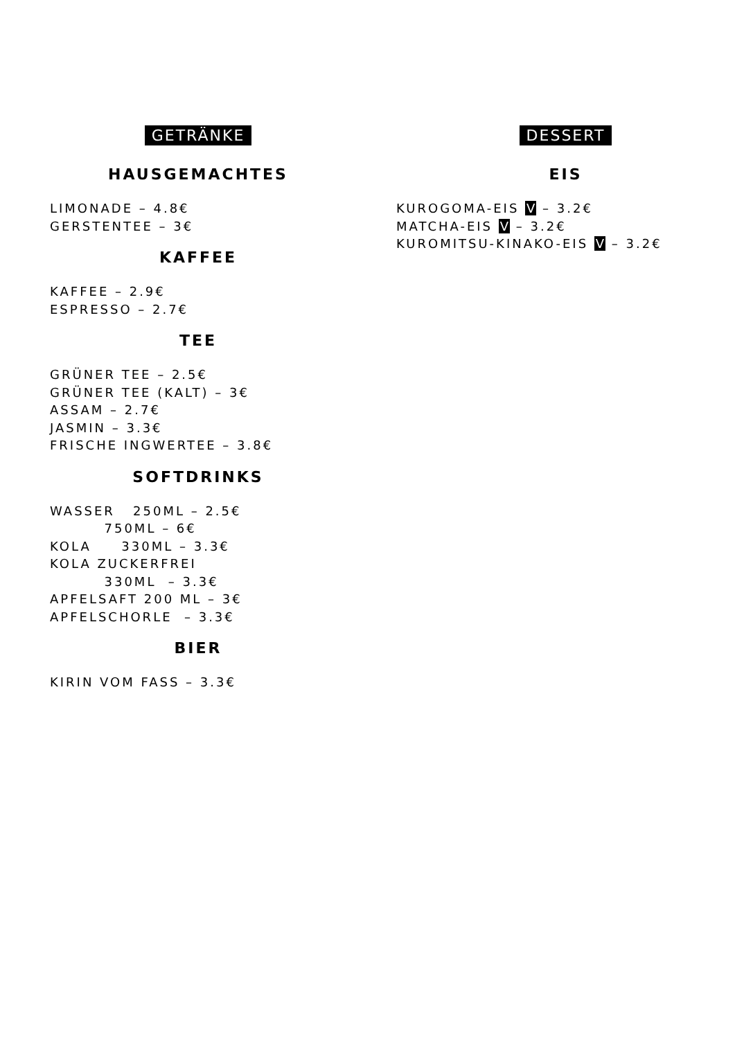GETRÄNKE
HAUSGEMACHTES
LIMONADE – 4.8€
GERSTENTEE – 3€
KAFFEE
KAFFEE – 2.9€
ESPRESSO – 2.7€
TEE
GRÜNER TEE – 2.5€
GRÜNER TEE (KALT) – 3€
ASSAM – 2.7€
JASMIN – 3.3€
FRISCHE INGWERTEE – 3.8€
SOFTDRINKS
WASSER 250ML – 2.5€
750ML – 6€
KOLA 330ML – 3.3€
KOLA ZUCKERFREI
330ML – 3.3€
APFELSAFT 200 ML – 3€
APFELSCHORLE – 3.3€
BIER
KIRIN VOM FASS – 3.3€
DESSERT
EIS
KUROGOMA-EIS V – 3.2€
MATCHA-EIS V – 3.2€
KUROMITSU-KINAKO-EIS V – 3.2€